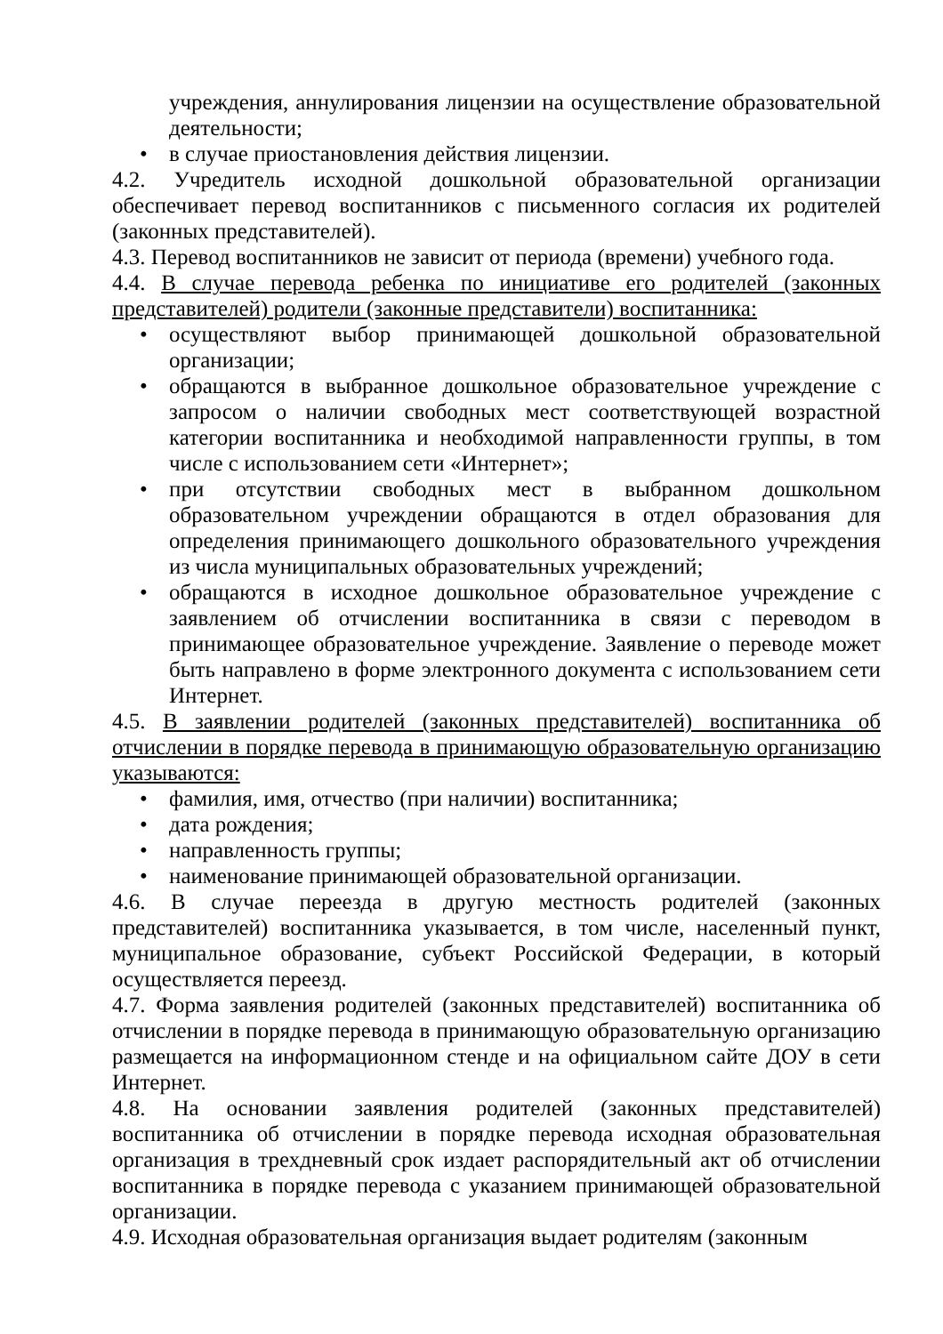учреждения, аннулирования лицензии на осуществление образовательной деятельности;
• в случае приостановления действия лицензии.
4.2. Учредитель исходной дошкольной образовательной организации обеспечивает перевод воспитанников с письменного согласия их родителей (законных представителей).
4.3. Перевод воспитанников не зависит от периода (времени) учебного года.
4.4. В случае перевода ребенка по инициативе его родителей (законных представителей) родители (законные представители) воспитанника:
• осуществляют выбор принимающей дошкольной образовательной организации;
• обращаются в выбранное дошкольное образовательное учреждение с запросом о наличии свободных мест соответствующей возрастной категории воспитанника и необходимой направленности группы, в том числе с использованием сети «Интернет»;
• при отсутствии свободных мест в выбранном дошкольном образовательном учреждении обращаются в отдел образования для определения принимающего дошкольного образовательного учреждения из числа муниципальных образовательных учреждений;
• обращаются в исходное дошкольное образовательное учреждение с заявлением об отчислении воспитанника в связи с переводом в принимающее образовательное учреждение. Заявление о переводе может быть направлено в форме электронного документа с использованием сети Интернет.
4.5. В заявлении родителей (законных представителей) воспитанника об отчислении в порядке перевода в принимающую образовательную организацию указываются:
• фамилия, имя, отчество (при наличии) воспитанника;
• дата рождения;
• направленность группы;
• наименование принимающей образовательной организации.
4.6. В случае переезда в другую местность родителей (законных представителей) воспитанника указывается, в том числе, населенный пункт, муниципальное образование, субъект Российской Федерации, в который осуществляется переезд.
4.7. Форма заявления родителей (законных представителей) воспитанника об отчислении в порядке перевода в принимающую образовательную организацию размещается на информационном стенде и на официальном сайте ДОУ в сети Интернет.
4.8. На основании заявления родителей (законных представителей) воспитанника об отчислении в порядке перевода исходная образовательная организация в трехдневный срок издает распорядительный акт об отчислении воспитанника в порядке перевода с указанием принимающей образовательной организации.
4.9. Исходная образовательная организация выдает родителям (законным